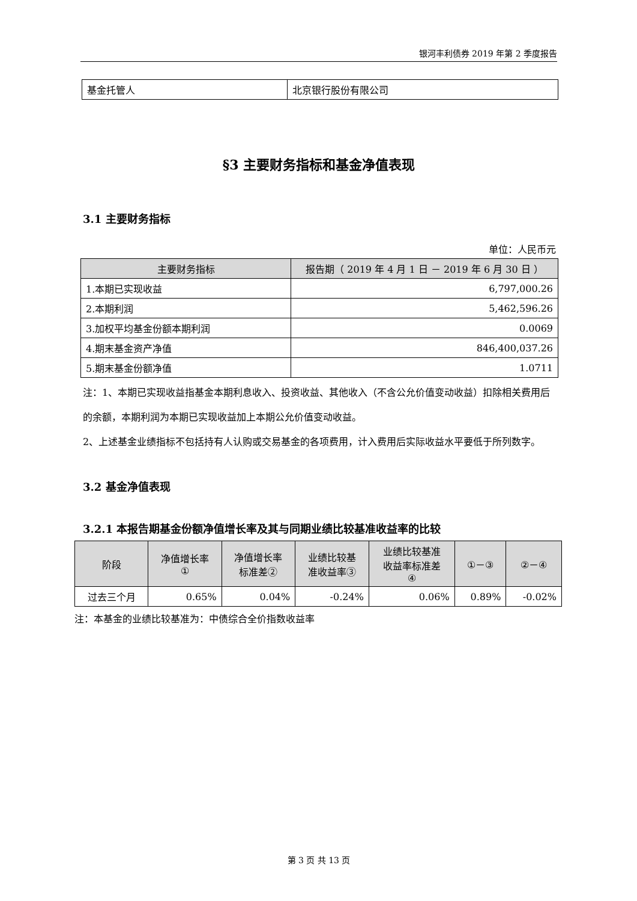银河丰利债券 2019 年第 2 季度报告
| 基金托管人 | 北京银行股份有限公司 |
§3 主要财务指标和基金净值表现
3.1 主要财务指标
单位：人民币元
| 主要财务指标 | 报告期（ 2019 年 4 月 1 日 － 2019 年 6 月 30 日 ） |
| --- | --- |
| 1.本期已实现收益 | 6,797,000.26 |
| 2.本期利润 | 5,462,596.26 |
| 3.加权平均基金份额本期利润 | 0.0069 |
| 4.期末基金资产净值 | 846,400,037.26 |
| 5.期末基金份额净值 | 1.0711 |
注：1、本期已实现收益指基金本期利息收入、投资收益、其他收入（不含公允价值变动收益）扣除相关费用后的余额，本期利润为本期已实现收益加上本期公允价值变动收益。
2、上述基金业绩指标不包括持有人认购或交易基金的各项费用，计入费用后实际收益水平要低于所列数字。
3.2 基金净值表现
3.2.1 本报告期基金份额净值增长率及其与同期业绩比较基准收益率的比较
| 阶段 | 净值增长率 ① | 净值增长率 标准差② | 业绩比较基 准收益率③ | 业绩比较基准 收益率标准差 ④ | ①－③ | ②－④ |
| --- | --- | --- | --- | --- | --- | --- |
| 过去三个月 | 0.65% | 0.04% | -0.24% | 0.06% | 0.89% | -0.02% |
注：本基金的业绩比较基准为：中债综合全价指数收益率
第 3 页 共 13 页